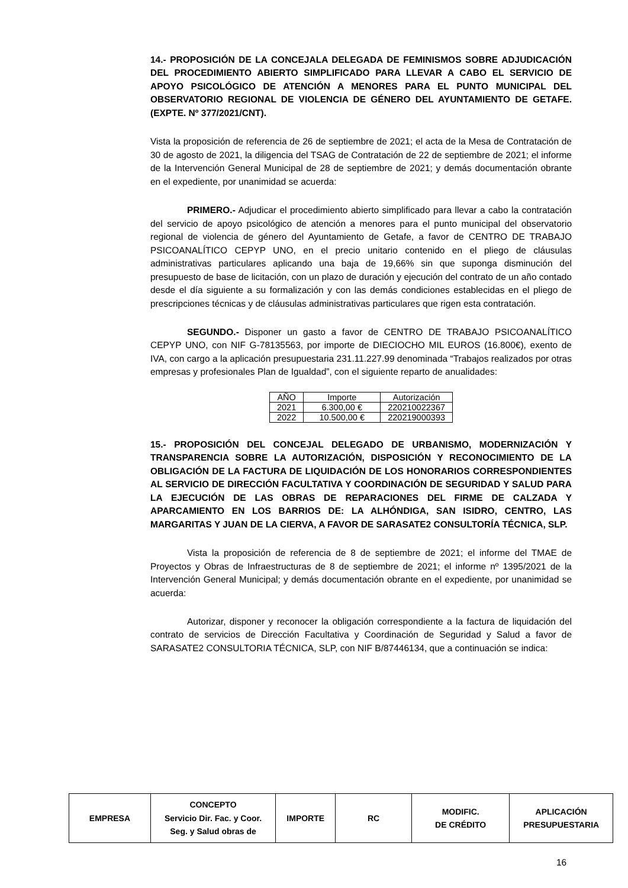14.- PROPOSICIÓN DE LA CONCEJALA DELEGADA DE FEMINISMOS SOBRE ADJUDICACIÓN DEL PROCEDIMIENTO ABIERTO SIMPLIFICADO PARA LLEVAR A CABO EL SERVICIO DE APOYO PSICOLÓGICO DE ATENCIÓN A MENORES PARA EL PUNTO MUNICIPAL DEL OBSERVATORIO REGIONAL DE VIOLENCIA DE GÉNERO DEL AYUNTAMIENTO DE GETAFE. (EXPTE. Nº 377/2021/CNT).
Vista la proposición de referencia de 26 de septiembre de 2021; el acta de la Mesa de Contratación de 30 de agosto de 2021, la diligencia del TSAG de Contratación de 22 de septiembre de 2021; el informe de la Intervención General Municipal de 28 de septiembre de 2021; y demás documentación obrante en el expediente, por unanimidad se acuerda:
PRIMERO.- Adjudicar el procedimiento abierto simplificado para llevar a cabo la contratación del servicio de apoyo psicológico de atención a menores para el punto municipal del observatorio regional de violencia de género del Ayuntamiento de Getafe, a favor de CENTRO DE TRABAJO PSICOANALÍTICO CEPYP UNO, en el precio unitario contenido en el pliego de cláusulas administrativas particulares aplicando una baja de 19,66% sin que suponga disminución del presupuesto de base de licitación, con un plazo de duración y ejecución del contrato de un año contado desde el día siguiente a su formalización y con las demás condiciones establecidas en el pliego de prescripciones técnicas y de cláusulas administrativas particulares que rigen esta contratación.
SEGUNDO.- Disponer un gasto a favor de CENTRO DE TRABAJO PSICOANALÍTICO CEPYP UNO, con NIF G-78135563, por importe de DIECIOCHO MIL EUROS (16.800€), exento de IVA, con cargo a la aplicación presupuestaria 231.11.227.99 denominada “Trabajos realizados por otras empresas y profesionales Plan de Igualdad”, con el siguiente reparto de anualidades:
| AÑO | Importe | Autorización |
| 2021 | 6.300,00 € | 220210022367 |
| 2022 | 10.500,00 € | 220219000393 |
15.- PROPOSICIÓN DEL CONCEJAL DELEGADO DE URBANISMO, MODERNIZACIÓN Y TRANSPARENCIA SOBRE LA AUTORIZACIÓN, DISPOSICIÓN Y RECONOCIMIENTO DE LA OBLIGACIÓN DE LA FACTURA DE LIQUIDACIÓN DE LOS HONORARIOS CORRESPONDIENTES AL SERVICIO DE DIRECCIÓN FACULTATIVA Y COORDINACIÓN DE SEGURIDAD Y SALUD PARA LA EJECUCIÓN DE LAS OBRAS DE REPARACIONES DEL FIRME DE CALZADA Y APARCAMIENTO EN LOS BARRIOS DE: LA ALHÓNDIGA, SAN ISIDRO, CENTRO, LAS MARGARITAS Y JUAN DE LA CIERVA, A FAVOR DE SARASATE2 CONSULTORÍA TÉCNICA, SLP.
Vista la proposición de referencia de 8 de septiembre de 2021; el informe del TMAE de Proyectos y Obras de Infraestructuras de 8 de septiembre de 2021; el informe nº 1395/2021 de la Intervención General Municipal; y demás documentación obrante en el expediente, por unanimidad se acuerda:
Autorizar, disponer y reconocer la obligación correspondiente a la factura de liquidación del contrato de servicios de Dirección Facultativa y Coordinación de Seguridad y Salud a favor de SARASATE2 CONSULTORIA TÉCNICA, SLP, con NIF B/87446134, que a continuación se indica:
| EMPRESA | CONCEPTO Servicio Dir. Fac. y Coor. Seg. y Salud obras de | IMPORTE | RC | MODIFIC. DE CRÉDITO | APLICACIÓN PRESUPUESTARIA |
| --- | --- | --- | --- | --- | --- |
16